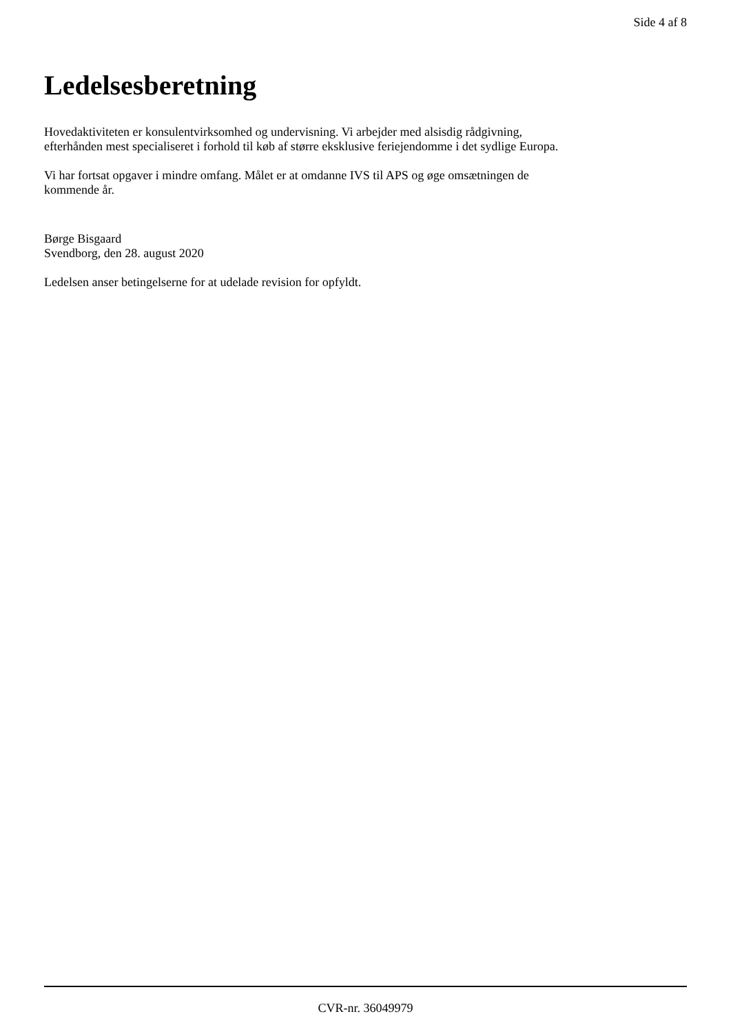Side 4 af 8
Ledelsesberetning
Hovedaktiviteten er konsulentvirksomhed og undervisning. Vi arbejder med alsisdig rådgivning,
efterhånden mest specialiseret i forhold til køb af større eksklusive feriejendomme i det sydlige Europa.
Vi har fortsat opgaver i mindre omfang. Målet er at omdanne IVS til APS og øge omsætningen de
kommende år.
Børge Bisgaard
Svendborg, den 28. august 2020
Ledelsen anser betingelserne for at udelade revision for opfyldt.
CVR-nr. 36049979